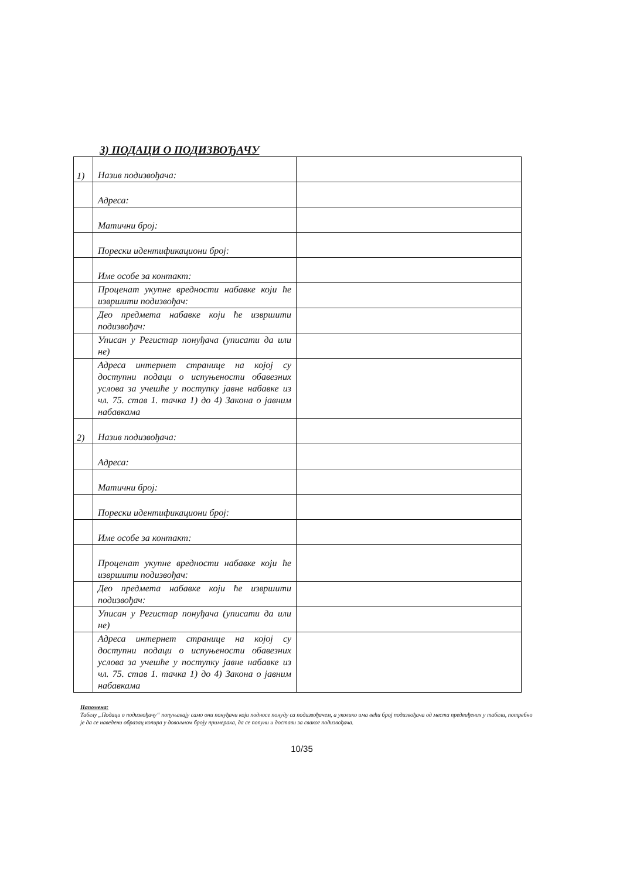3) ПОДАЦИ О ПОДИЗВОЂАЧУ
| 1) | Назив подизвођача: | |
| | Адреса: | |
| | Матични број: | |
| | Порески идентификациони број: | |
| | Име особе за контакт: | |
| | Проценат укупне вредности набавке који ће извршити подизвођач: | |
| | Део предмета набавке који ће извршити подизвођач: | |
| | Уписан у Регистар понуђача (уписати да или не) | |
| | Адреса интернет странице на којој су доступни подаци о испуњености обавезних услова за учешће у поступку јавне набавке из чл. 75. став 1. тачка 1) до 4) Закона о јавним набавкама | |
| 2) | Назив подизвођача: | |
| | Адреса: | |
| | Матични број: | |
| | Порески идентификациони број: | |
| | Име особе за контакт: | |
| | Проценат укупне вредности набавке који ће извршити подизвођач: | |
| | Део предмета набавке који ће извршити подизвођач: | |
| | Уписан у Регистар понуђача (уписати да или не) | |
| | Адреса интернет странице на којој су доступни подаци о испуњености обавезних услова за учешће у поступку јавне набавке из чл. 75. став 1. тачка 1) до 4) Закона о јавним набавкама | |
Напомена:
Табелу „Подаци о подизвођачу“ попуњавају само они понуђачи који подносе понуду са подизвођачем, а уколико има већи број подизвођача од места предвиђених у табели, потребно је да се наведени образац копира у довољном броју примерака, да се попуни и достави за сваког подизвођача.
10/35